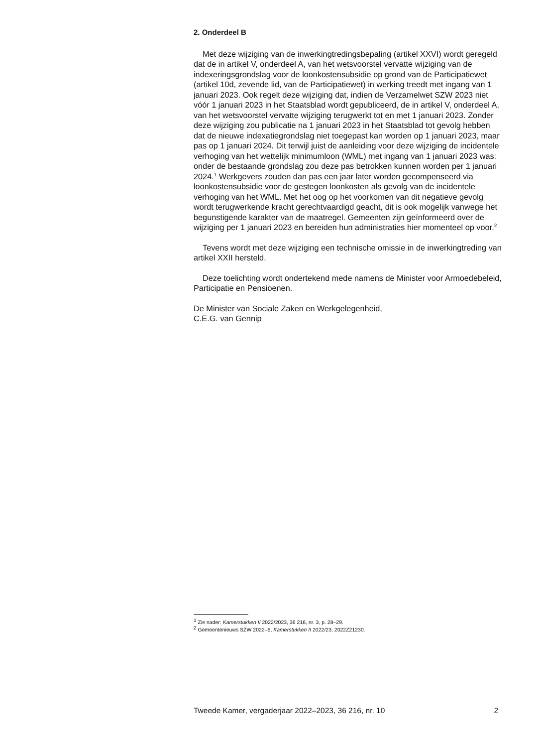2. Onderdeel B
Met deze wijziging van de inwerkingtredingsbepaling (artikel XXVI) wordt geregeld dat de in artikel V, onderdeel A, van het wetsvoorstel vervatte wijziging van de indexeringsgrondslag voor de loonkostensub­sidie op grond van de Participatiewet (artikel 10d, zevende lid, van de Participatiewet) in werking treedt met ingang van 1 januari 2023. Ook regelt deze wijziging dat, indien de Verzamelwet SZW 2023 niet vóór 1 januari 2023 in het Staatsblad wordt gepubliceerd, de in artikel V, onderdeel A, van het wetsvoorstel vervatte wijziging terugwerkt tot en met 1 januari 2023. Zonder deze wijziging zou publicatie na 1 januari 2023 in het Staatsblad tot gevolg hebben dat de nieuwe indexatiegrondslag niet toegepast kan worden op 1 januari 2023, maar pas op 1 januari 2024. Dit terwijl juist de aanleiding voor deze wijziging de incidentele verhoging van het wettelijk minimumloon (WML) met ingang van 1 januari 2023 was: onder de bestaande grondslag zou deze pas betrokken kunnen worden per 1 januari 2024.<sup>1</sup> Werkgevers zouden dan pas een jaar later worden gecompenseerd via loonkostensubsidie voor de gestegen loonkosten als gevolg van de incidentele verhoging van het WML. Met het oog op het voorkomen van dit negatieve gevolg wordt terugwerkende kracht gerechtvaardigd geacht, dit is ook mogelijk vanwege het begunstigende karakter van de maatregel. Gemeenten zijn geïnformeerd over de wijziging per 1 januari 2023 en bereiden hun administraties hier momenteel op voor.<sup>2</sup>
Tevens wordt met deze wijziging een technische omissie in de inwer­kingtreding van artikel XXII hersteld.
Deze toelichting wordt ondertekend mede namens de Minister voor Armoedebeleid, Participatie en Pensioenen.
De Minister van Sociale Zaken en Werkgelegenheid,
C.E.G. van Gennip
<sup>1</sup> Zie nader: Kamerstukken II 2022/2023, 36 216, nr. 3, p. 28–29.
<sup>2</sup> Gemeentenieuws SZW 2022–6, Kamerstukken II 2022/23, 2022Z21230.
Tweede Kamer, vergaderjaar 2022–2023, 36 216, nr. 10 2